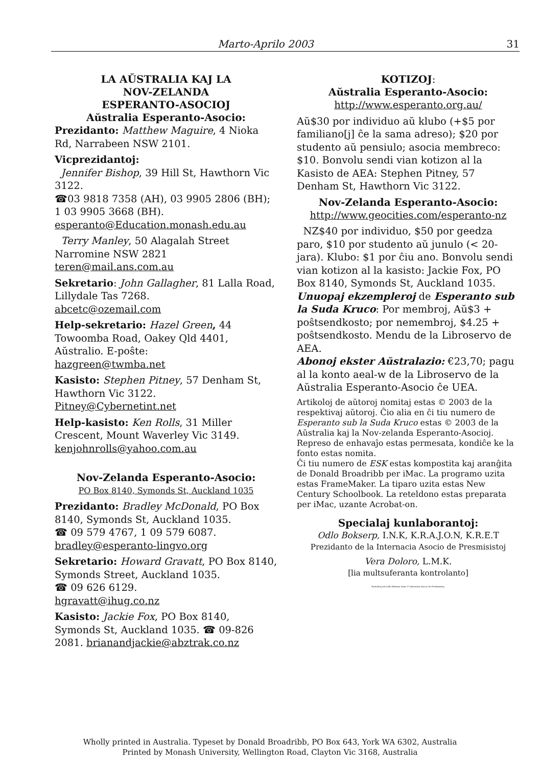Marto-Aprilo 2003 31
LA AŬSTRALIA KAJ LA
NOV-ZELANDA
ESPERANTO-ASOCIOJ
Aŭstralia Esperanto-Asocio:
Prezidanto: Matthew Maguire, 4 Nioka Rd, Narrabeen NSW 2101.
Vicprezidantoj:
Jennifer Bishop, 39 Hill St, Hawthorn Vic 3122.
☎03 9818 7358 (AH), 03 9905 2806 (BH); 1 03 9905 3668 (BH).
esperanto@Education.monash.edu.au
Terry Manley, 50 Alagalah Street Narromine NSW 2821
teren@mail.ans.com.au
Sekretario: John Gallagher, 81 Lalla Road, Lillydale Tas 7268.
abcetc@ozemail.com
Help-sekretario: Hazel Green, 44 Towoomba Road, Oakey Qld 4401, Aŭstralio. E-poŝte:
hazgreen@twmba.net
Kasisto: Stephen Pitney, 57 Denham St, Hawthorn Vic 3122.
Pitney@Cybernetint.net
Help-kasisto: Ken Rolls, 31 Miller Crescent, Mount Waverley Vic 3149.
kenjohnrolls@yahoo.com.au
Nov-Zelanda Esperanto-Asocio:
PO Box 8140, Symonds St, Auckland 1035
Prezidanto: Bradley McDonald, PO Box 8140, Symonds St, Auckland 1035.
☎ 09 579 4767, 1 09 579 6087.
bradley@esperanto-lingvo.org
Sekretario: Howard Gravatt, PO Box 8140, Symonds Street, Auckland 1035.
☎ 09 626 6129.
hgravatt@ihug.co.nz
Kasisto: Jackie Fox, PO Box 8140, Symonds St, Auckland 1035. ☎ 09-826 2081. brianandjackie@abztrak.co.nz
KOTIZOJ:
Aŭstralia Esperanto-Asocio:
http://www.esperanto.org.au/
Aŭ$30 por individuo aŭ klubo (+$5 por familiano[j] ĉe la sama adreso); $20 por studento aŭ pensiulo; asocia membreco: $10. Bonvolu sendi vian kotizon al la Kasisto de AEA: Stephen Pitney, 57 Denham St, Hawthorn Vic 3122.
Nov-Zelanda Esperanto-Asocio:
http://www.geocities.com/esperanto-nz
NZ$40 por individuo, $50 por geedza paro, $10 por studento aŭ junulo (< 20-jara). Klubo: $1 por ĉiu ano. Bonvolu sendi vian kotizon al la kasisto: Jackie Fox, PO Box 8140, Symonds St, Auckland 1035.
Unuopaj ekzempleroj de Esperanto sub la Suda Kruco: Por membroj, Aŭ$3 + poŝtsendkosto; por nemembroj, $4.25 + poŝtsendkosto. Mendu de la Libroservo de AEA.
Abonoj ekster Aŭstralazio: €23,70; pagu al la konto aeal-w de la Libroservo de la Aŭstralia Esperanto-Asocio ĉe UEA.
Artikoloj de aŭtoroj nomitaj estas © 2003 de la respektivaj aŭtoroj. Ĉio alia en ĉi tiu numero de Esperanto sub la Suda Kruco estas © 2003 de la Aŭstralia kaj la Nov-zelanda Esperanto-Asocioj. Represo de enhavaĵo estas permesata, kondiĉe ke la fonto estas nomita.
Ĉi tiu numero de ESK estas kompostita kaj aranĝita de Donald Broadribb per iMac. La programo uzita estas FrameMaker. La tiparo uzita estas New Century Schoolbook. La reteldono estas preparata per iMac, uzante Acrobat-on.
Specialaj kunlaborantoj:
Odlo Bokserp, I.N.K, K.R.A.J.O.N, K.R.E.T
Prezidanto de la Internacia Asocio de Presmisistoj
Vera Doloro, L.M.K.
[lia multsuferanta kontrolanto]
Kontribuoj de Odlo Bokserp estas © Internacia Asocio de Presmisistoj.
Wholly printed in Australia. Typeset by Donald Broadribb, PO Box 643, York WA 6302, Australia
Printed by Monash University, Wellington Road, Clayton Vic 3168, Australia